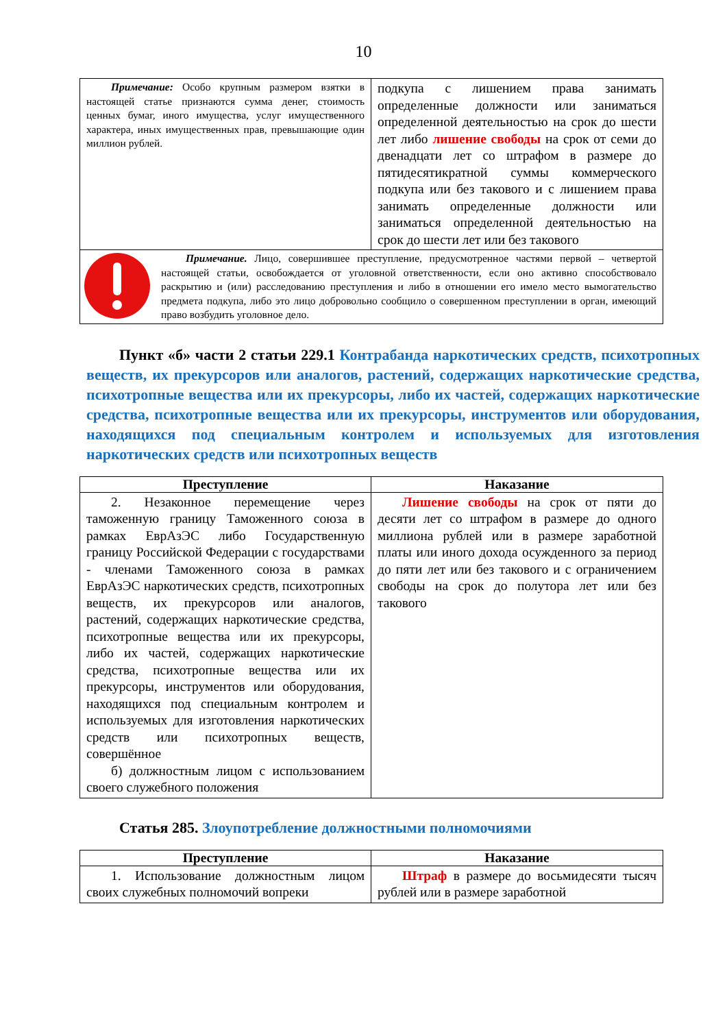10
| Примечание: Особо крупным размером взятки в настоящей статье признаются сумма денег, стоимость ценных бумаг, иного имущества, услуг имущественного характера, иных имущественных прав, превышающие один миллион рублей. | подкупа с лишением права занимать определенные должности или заниматься определенной деятельностью на срок до шести лет либо лишение свободы на срок от семи до двенадцати лет со штрафом в размере до пятидесятикратной суммы коммерческого подкупа или без такового и с лишением права занимать определенные должности или заниматься определенной деятельностью на срок до шести лет или без такового |
| Примечание. Лицо, совершившее преступление, предусмотренное частями первой – четвертой настоящей статьи, освобождается от уголовной ответственности, если оно активно способствовало раскрытию и (или) расследованию преступления и либо в отношении его имело место вымогательство предмета подкупа, либо это лицо добровольно сообщило о совершенном преступлении в орган, имеющий право возбудить уголовное дело. | |
Пункт «б» части 2 статьи 229.1 Контрабанда наркотических средств, психотропных веществ, их прекурсоров или аналогов, растений, содержащих наркотические средства, психотропные вещества или их прекурсоры, либо их частей, содержащих наркотические средства, психотропные вещества или их прекурсоры, инструментов или оборудования, находящихся под специальным контролем и используемых для изготовления наркотических средств или психотропных веществ
| Преступление | Наказание |
| --- | --- |
| 2. Незаконное перемещение через таможенную границу Таможенного союза в рамках ЕврАзЭС либо Государственную границу Российской Федерации с государствами - членами Таможенного союза в рамках ЕврАзЭС наркотических средств, психотропных веществ, их прекурсоров или аналогов, растений, содержащих наркотические средства, психотропные вещества или их прекурсоры, либо их частей, содержащих наркотические средства, психотропные вещества или их прекурсоры, инструментов или оборудования, находящихся под специальным контролем и используемых для изготовления наркотических средств или психотропных веществ, совершённое б) должностным лицом с использованием своего служебного положения | Лишение свободы на срок от пяти до десяти лет со штрафом в размере до одного миллиона рублей или в размере заработной платы или иного дохода осужденного за период до пяти лет или без такового и с ограничением свободы на срок до полутора лет или без такового |
Статья 285. Злоупотребление должностными полномочиями
| Преступление | Наказание |
| --- | --- |
| 1. Использование должностным лицом своих служебных полномочий вопреки | Штраф в размере до восьмидесяти тысяч рублей или в размере заработной |